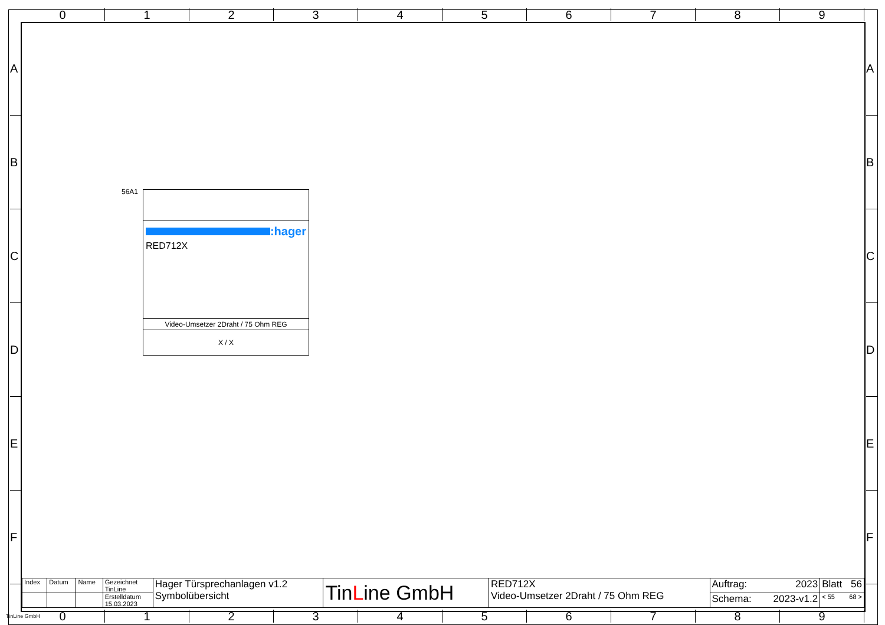0 1 2 3 4 5 6 7 8 9
A
B
C
D
E
F
A
B
C
D
E
F
56A1
:hager
RED712X
Video-Umsetzer 2Draht / 75 Ohm REG
X / X
| Index | Datum | Name | Gezeichnet TinLine | Hager Türsprechanlagen v1.2 Symbolübersicht | Tin L ine GmbH | RED712X Video-Umsetzer 2Draht / 75 Ohm REG | Auftrag: 2023 | Blatt 56 |
| | | | Erstelldatum 15.03.2023 | | | | Schema: 2023-v1.2 | < 55 68 > |
TinLine GmbH
0 1 2 3 4 5 6 7 8 9